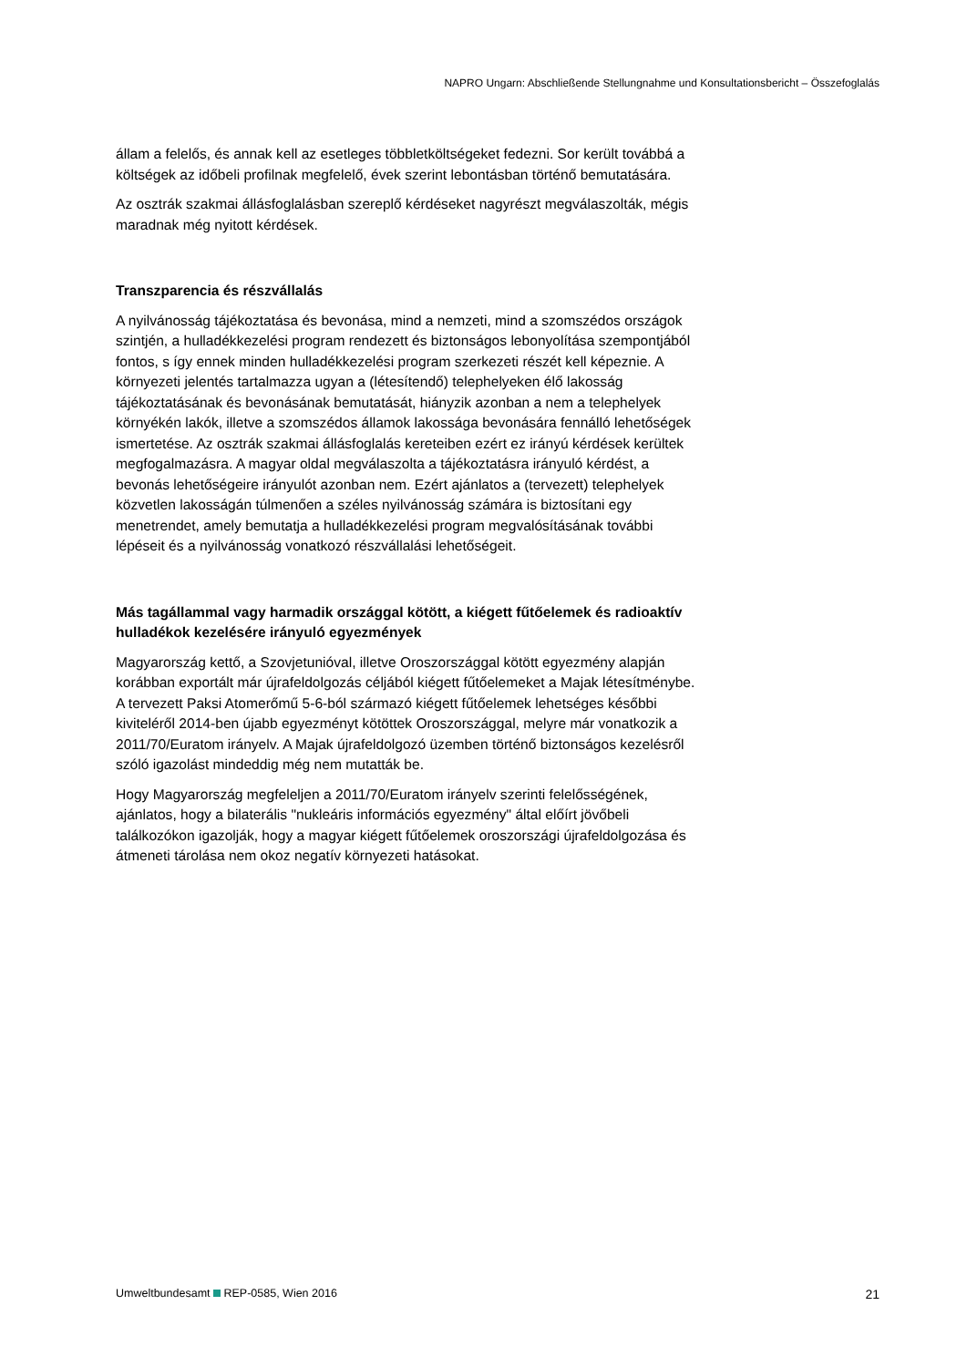NAPRO Ungarn: Abschließende Stellungnahme und Konsultationsbericht – Összefoglalás
állam a felelős, és annak kell az esetleges többletköltségeket fedezni. Sor került továbbá a költségek az időbeli profilnak megfelelő, évek szerint lebontásban történő bemutatására.
Az osztrák szakmai állásfoglalásban szereplő kérdéseket nagyrészt megválaszolták, mégis maradnak még nyitott kérdések.
Transzparencia és részvállalás
A nyilvánosság tájékoztatása és bevonása, mind a nemzeti, mind a szomszédos országok szintjén, a hulladékkezelési program rendezett és biztonságos lebonyolítása szempontjából fontos, s így ennek minden hulladékkezelési program szerkezeti részét kell képeznie. A környezeti jelentés tartalmazza ugyan a (létesítendő) telephelyeken élő lakosság tájékoztatásának és bevonásának bemutatását, hiányzik azonban a nem a telephelyek környékén lakók, illetve a szomszédos államok lakossága bevonására fennálló lehetőségek ismertetése. Az osztrák szakmai állásfoglalás kereteiben ezért ez irányú kérdések kerültek megfogalmazásra. A magyar oldal megválaszolta a tájékoztatásra irányuló kérdést, a bevonás lehetőségeire irányulót azonban nem. Ezért ajánlatos a (tervezett) telephelyek közvetlen lakosságán túlmenően a széles nyilvánosság számára is biztosítani egy menetrendet, amely bemutatja a hulladékkezelési program megvalósításának további lépéseit és a nyilvánosság vonatkozó részvállalási lehetőségeit.
Más tagállammal vagy harmadik országgal kötött, a kiégett fűtőelemek és radioaktív hulladékok kezelésére irányuló egyezmények
Magyarország kettő, a Szovjetunióval, illetve Oroszországgal kötött egyezmény alapján korábban exportált már újrafeldolgozás céljából kiégett fűtőelemeket a Majak létesítménybe. A tervezett Paksi Atomerőmű 5-6-ból származó kiégett fűtőelemek lehetséges későbbi kiviteléről 2014-ben újabb egyezményt kötöttek Oroszországgal, melyre már vonatkozik a 2011/70/Euratom irányelv. A Majak újrafeldolgozó üzemben történő biztonságos kezelésről szóló igazolást mindeddig még nem mutatták be.
Hogy Magyarország megfeleljen a 2011/70/Euratom irányelv szerinti felelősségének, ajánlatos, hogy a bilaterális "nukleáris információs egyezmény" által előírt jövőbeli találkozókon igazolják, hogy a magyar kiégett fűtőelemek oroszországi újrafeldolgozása és átmeneti tárolása nem okoz negatív környezeti hatásokat.
Umweltbundesamt REP-0585, Wien 2016 21